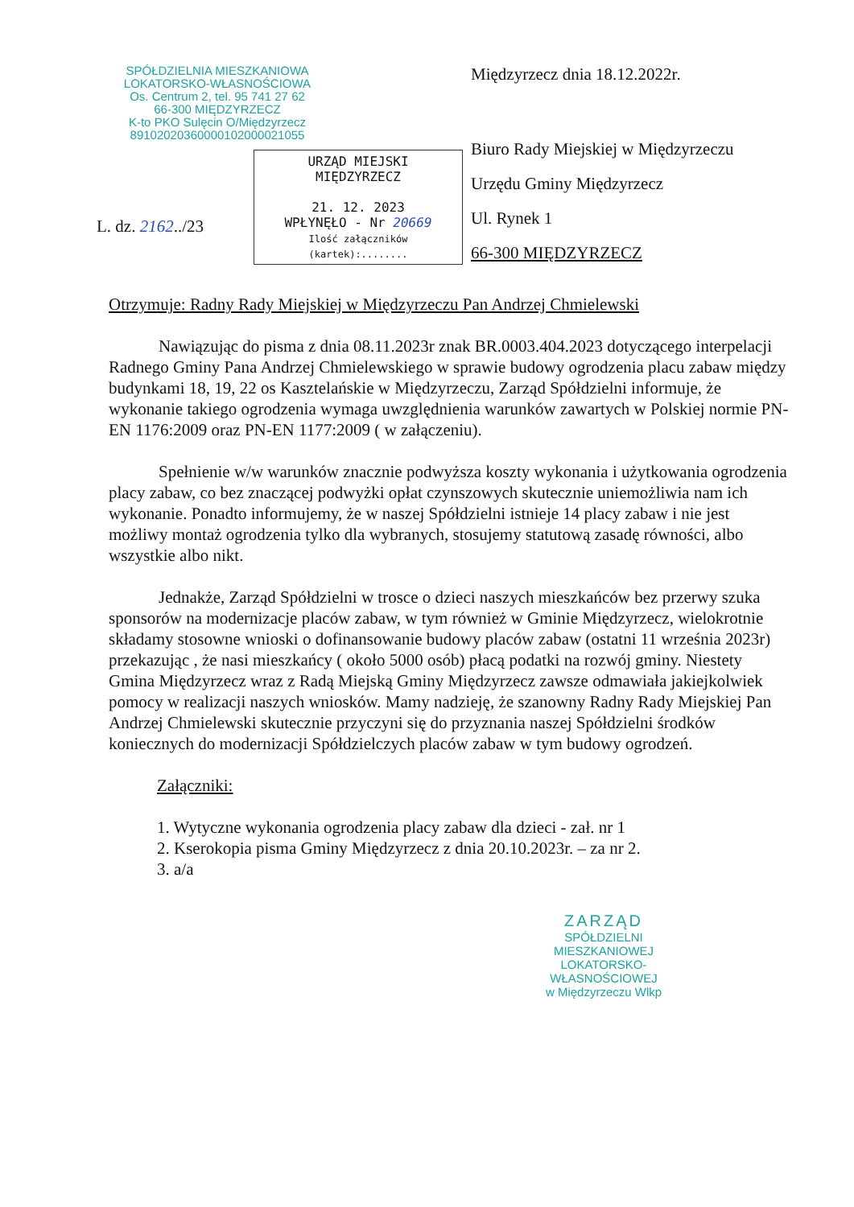SPÓŁDZIELNIA MIESZKANIOWA
LOKATORSKO-WŁASNOŚCIOWA
Os. Centrum 2, tel. 95 741 27 62
66-300 MIĘDZYRZECZ
K-to PKO Sulęcin O/Międzyrzecz
89102020360000102000021055
URZĄD MIEJSKI
MIĘDZYRZECZ
21. 12. 2023
WPŁYNĘŁO - Nr 20669
Ilość załączników (kartek):........
L. dz. 2162../23
Międzyrzecz dnia 18.12.2022r.
Biuro Rady Miejskiej w Międzyrzeczu
Urzędu Gminy Międzyrzecz
Ul. Rynek 1
66-300 MIĘDZYRZECZ
Otrzymuje: Radny Rady Miejskiej w Międzyrzeczu Pan Andrzej Chmielewski
Nawiązując do pisma z dnia 08.11.2023r znak BR.0003.404.2023 dotyczącego interpelacji Radnego Gminy Pana Andrzej Chmielewskiego w sprawie budowy ogrodzenia placu zabaw między budynkami 18, 19, 22 os Kasztelańskie w Międzyrzeczu, Zarząd Spółdzielni informuje, że wykonanie takiego ogrodzenia wymaga uwzględnienia warunków zawartych w Polskiej normie PN-EN 1176:2009 oraz PN-EN 1177:2009 ( w załączeniu).
Spełnienie w/w warunków znacznie podwyższa koszty wykonania i użytkowania ogrodzenia placy zabaw, co bez znaczącej podwyżki opłat czynszowych skutecznie uniemożliwia nam ich wykonanie. Ponadto informujemy, że w naszej Spółdzielni istnieje 14 placy zabaw i nie jest możliwy montaż ogrodzenia tylko dla wybranych, stosujemy statutową zasadę równości, albo wszystkie albo nikt.
Jednakże, Zarząd Spółdzielni w trosce o dzieci naszych mieszkańców bez przerwy szuka sponsorów na modernizacje placów zabaw, w tym również w Gminie Międzyrzecz, wielokrotnie składamy stosowne wnioski o dofinansowanie budowy placów zabaw (ostatni 11 września 2023r) przekazując , że nasi mieszkańcy ( około 5000 osób) płacą podatki na rozwój gminy. Niestety Gmina Międzyrzecz wraz z Radą Miejską Gminy Międzyrzecz zawsze odmawiała jakiejkolwiek pomocy w realizacji naszych wniosków. Mamy nadzieję, że szanowny Radny Rady Miejskiej Pan Andrzej Chmielewski skutecznie przyczyni się do przyznania naszej Spółdzielni środków koniecznych do modernizacji Spółdzielczych placów zabaw w tym budowy ogrodzeń.
Załączniki:
1. Wytyczne wykonania ogrodzenia placy zabaw dla dzieci - zał. nr 1
2. Kserokopia pisma Gminy Międzyrzecz z dnia 20.10.2023r. – za nr 2.
3. a/a
ZARZĄD
SPÓŁDZIELNI MIESZKANIOWEJ
LOKATORSKO-WŁASNOŚCIOWEJ
w Międzyrzeczu Wlkp